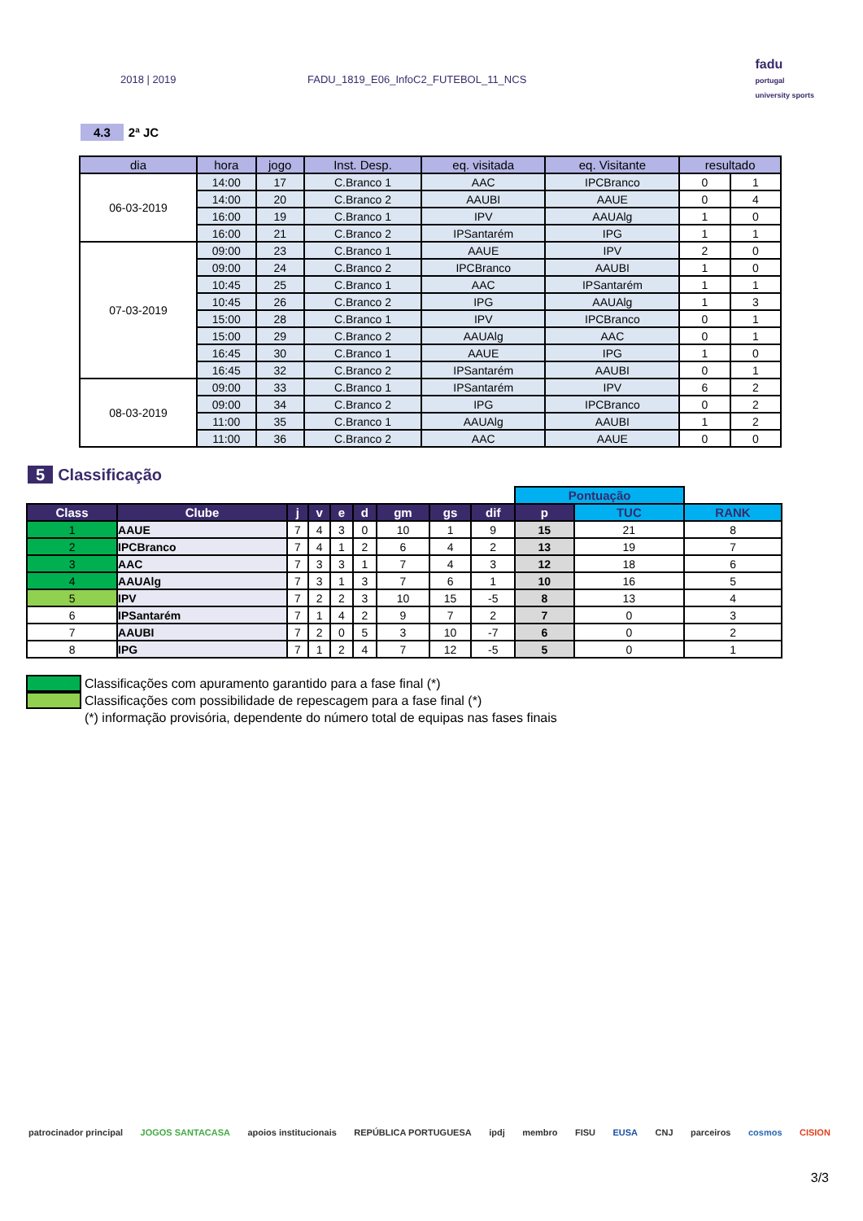2018 | 2019 FADU_1819_E06_InfoC2_FUTEBOL_11_NCS
fadu
portugal
university sports
4.3 2ª JC
| dia | hora | jogo | Inst. Desp. | eq. visitada | eq. Visitante | resultado | |
| --- | --- | --- | --- | --- | --- | --- | --- |
| 06-03-2019 | 14:00 | 17 | C.Branco 1 | AAC | IPCBranco | 0 | 1 |
| | 14:00 | 20 | C.Branco 2 | AAUBI | AAUE | 0 | 4 |
| | 16:00 | 19 | C.Branco 1 | IPV | AAUAlg | 1 | 0 |
| | 16:00 | 21 | C.Branco 2 | IPSantarém | IPG | 1 | 1 |
| 07-03-2019 | 09:00 | 23 | C.Branco 1 | AAUE | IPV | 2 | 0 |
| | 09:00 | 24 | C.Branco 2 | IPCBranco | AAUBI | 1 | 0 |
| | 10:45 | 25 | C.Branco 1 | AAC | IPSantarém | 1 | 1 |
| | 10:45 | 26 | C.Branco 2 | IPG | AAUAlg | 1 | 3 |
| | 15:00 | 28 | C.Branco 1 | IPV | IPCBranco | 0 | 1 |
| | 15:00 | 29 | C.Branco 2 | AAUAlg | AAC | 0 | 1 |
| | 16:45 | 30 | C.Branco 1 | AAUE | IPG | 1 | 0 |
| | 16:45 | 32 | C.Branco 2 | IPSantarém | AAUBI | 0 | 1 |
| 08-03-2019 | 09:00 | 33 | C.Branco 1 | IPSantarém | IPV | 6 | 2 |
| | 09:00 | 34 | C.Branco 2 | IPG | IPCBranco | 0 | 2 |
| | 11:00 | 35 | C.Branco 1 | AAUAlg | AAUBI | 1 | 2 |
| | 11:00 | 36 | C.Branco 2 | AAC | AAUE | 0 | 0 |
5 Classificação
| | | | | | | | | | Pontuação | | |
| Class | Clube | j | v | e | d | gm | gs | dif | p | TUC | RANK |
| 1 | AAUE | 7 | 4 | 3 | 0 | 10 | 1 | 9 | 15 | 21 | 8 |
| 2 | IPCBranco | 7 | 4 | 1 | 2 | 6 | 4 | 2 | 13 | 19 | 7 |
| 3 | AAC | 7 | 3 | 3 | 1 | 7 | 4 | 3 | 12 | 18 | 6 |
| 4 | AAUAlg | 7 | 3 | 1 | 3 | 7 | 6 | 1 | 10 | 16 | 5 |
| 5 | IPV | 7 | 2 | 2 | 3 | 10 | 15 | -5 | 8 | 13 | 4 |
| 6 | IPSantarém | 7 | 1 | 4 | 2 | 9 | 7 | 2 | 7 | 0 | 3 |
| 7 | AAUBI | 7 | 2 | 0 | 5 | 3 | 10 | -7 | 6 | 0 | 2 |
| 8 | IPG | 7 | 1 | 2 | 4 | 7 | 12 | -5 | 5 | 0 | 1 |
Classificações com apuramento garantido para a fase final (*)
Classificações com possibilidade de repescagem para a fase final (*)
(*) informação provisória, dependente do número total de equipas nas fases finais
patrocinador principal JOGOS SANTACASA apoios institucionais REPÚBLICA PORTUGUESA ipdj membro FISU EUSA CNJ parceiros cosmos CISION
3/3